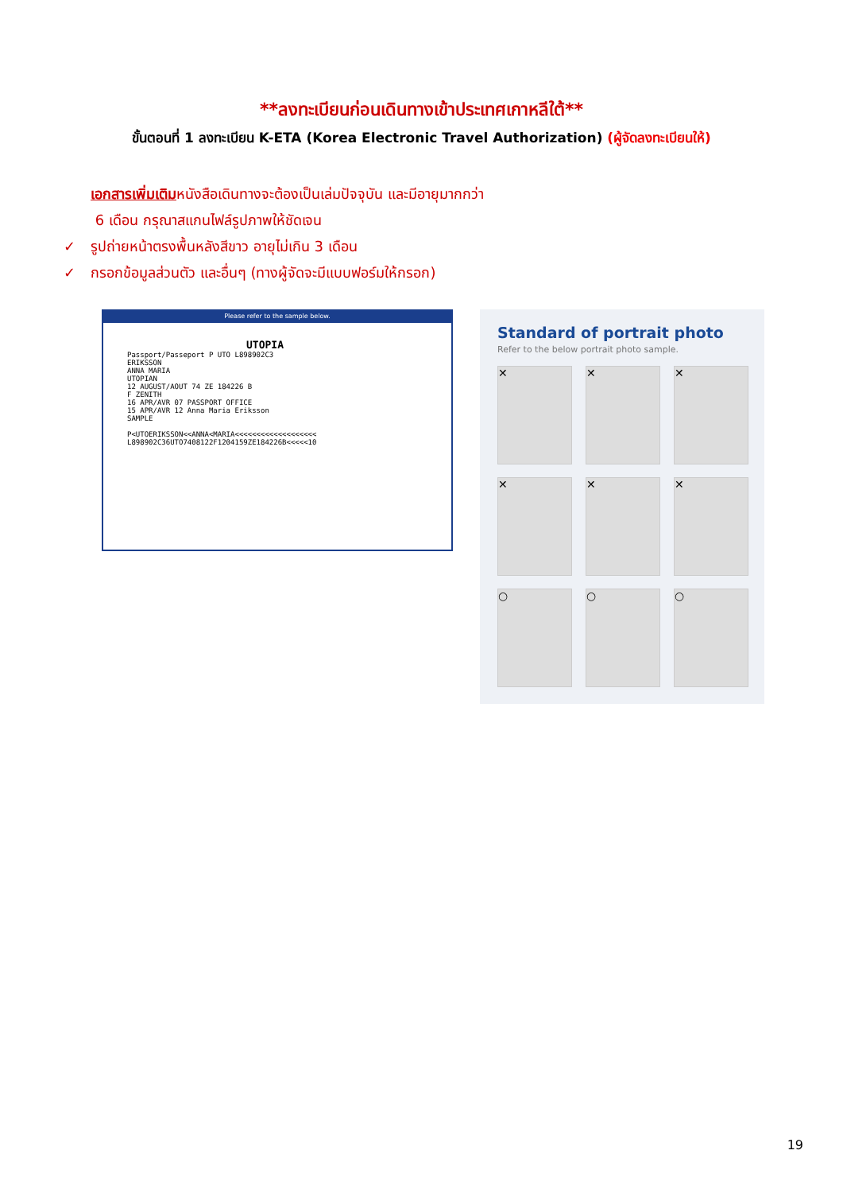**ลงทะเบียนก่อนเดินทางเข้าประเทศเกาหลีใต้**
ขั้นตอนที่ 1 ลงทะเบียน K-ETA (Korea Electronic Travel Authorization) (ผู้จัดลงทะเบียนให้)
เอกสารเพิ่มเติมหนังสือเดินทางจะต้องเป็นเล่มปัจจุบัน และมีอายุมากกว่า
6 เดือน กรุณาสแกนไฟล์รูปภาพให้ชัดเจน
✓ รูปถ่ายหน้าตรงพื้นหลังสีขาว อายุไม่เกิน 3 เดือน
✓ กรอกข้อมูลส่วนตัว และอื่นๆ (ทางผู้จัดจะมีแบบฟอร์มให้กรอก)
Please refer to the sample below.
UTOPIA
Passport/Passeport P UTO L898902C3
ERIKSSON
ANNA MARIA
UTOPIAN
12 AUGUST/AOUT 74 ZE 184226 B
F ZENITH
16 APR/AVR 07 PASSPORT OFFICE
15 APR/AVR 12 Anna Maria Eriksson
SAMPLE
P<UTOERIKSSON<<ANNA<MARIA<<<<<<<<<<<<<<<<<<<
L898902C36UTO7408122F1204159ZE184226B<<<<<10
Standard of portrait photo
Refer to the below portrait photo sample.
✕
✕
✕
✕
✕
✕
○
○
○
19